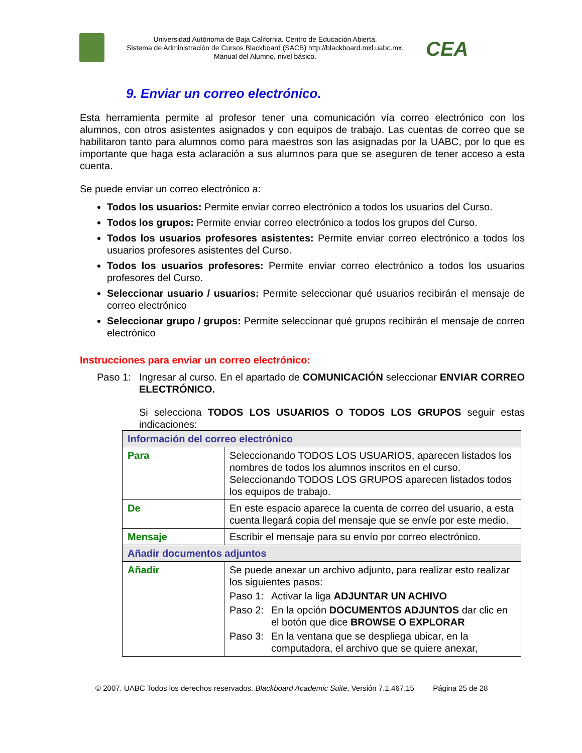Universidad Autónoma de Baja California. Centro de Educación Abierta.
Sistema de Administración de Cursos Blackboard (SACB) http://blackboard.mxl.uabc.mx.
Manual del Alumno, nivel básico.
CEA
9. Enviar un correo electrónico.
Esta herramienta permite al profesor tener una comunicación vía correo electrónico con los alumnos, con otros asistentes asignados y con equipos de trabajo. Las cuentas de correo que se habilitaron tanto para alumnos como para maestros son las asignadas por la UABC, por lo que es importante que haga esta aclaración a sus alumnos para que se aseguren de tener acceso a esta cuenta.
Se puede enviar un correo electrónico a:
Todos los usuarios: Permite enviar correo electrónico a todos los usuarios del Curso.
Todos los grupos: Permite enviar correo electrónico a todos los grupos del Curso.
Todos los usuarios profesores asistentes: Permite enviar correo electrónico a todos los usuarios profesores asistentes del Curso.
Todos los usuarios profesores: Permite enviar correo electrónico a todos los usuarios profesores del Curso.
Seleccionar usuario / usuarios: Permite seleccionar qué usuarios recibirán el mensaje de correo electrónico
Seleccionar grupo / grupos: Permite seleccionar qué grupos recibirán el mensaje de correo electrónico
Instrucciones para enviar un correo electrónico:
Paso 1: Ingresar al curso. En el apartado de COMUNICACIÓN seleccionar ENVIAR CORREO ELECTRÓNICO.
Si selecciona TODOS LOS USUARIOS O TODOS LOS GRUPOS seguir estas indicaciones:
| Información del correo electrónico | |
| Para | Seleccionando TODOS LOS USUARIOS, aparecen listados los nombres de todos los alumnos inscritos en el curso. Seleccionando TODOS LOS GRUPOS aparecen listados todos los equipos de trabajo. |
| De | En este espacio aparece la cuenta de correo del usuario, a esta cuenta llegará copia del mensaje que se envíe por este medio. |
| Mensaje | Escribir el mensaje para su envío por correo electrónico. |
| Añadir documentos adjuntos | |
| Añadir | Se puede anexar un archivo adjunto, para realizar esto realizar los siguientes pasos: Paso 1: Activar la liga ADJUNTAR UN ACHIVO Paso 2: En la opción DOCUMENTOS ADJUNTOS dar clic en el botón que dice BROWSE O EXPLORAR Paso 3: En la ventana que se despliega ubicar, en la computadora, el archivo que se quiere anexar, |
© 2007. UABC Todos los derechos reservados. Blackboard Academic Suite, Versión 7.1.467.15 Página 25 de 28